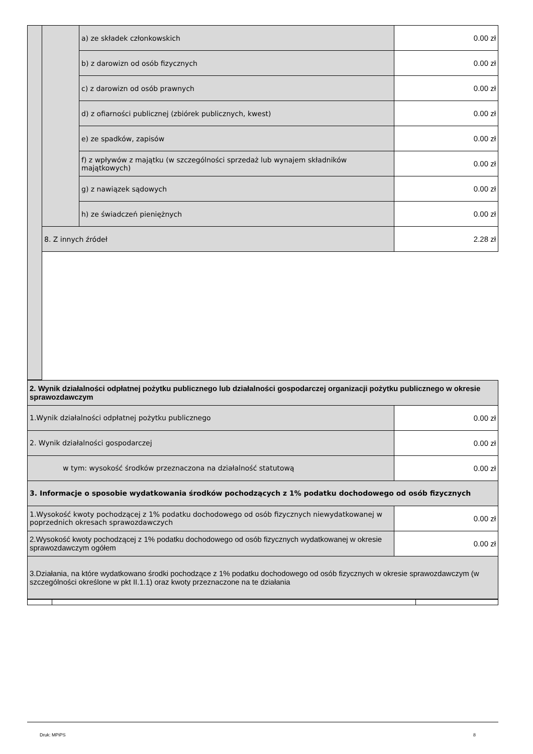| | | a) ze składek członkowskich | 0.00 zł |
| | | b) z darowizn od osób fizycznych | 0.00 zł |
| | | c) z darowizn od osób prawnych | 0.00 zł |
| | | d) z ofiarności publicznej (zbiórek publicznych, kwest) | 0.00 zł |
| | | e) ze spadków, zapisów | 0.00 zł |
| | | f) z wpływów z majątku (w szczególności sprzedaż lub wynajem składników majątkowych) | 0.00 zł |
| | | g) z nawiązek sądowych | 0.00 zł |
| | | h) ze świadczeń pieniężnych | 0.00 zł |
| | 8. Z innych źródeł | | 2.28 zł |
| 2. Wynik działalności odpłatnej pożytku publicznego lub działalności gospodarczej organizacji pożytku publicznego w okresie sprawozdawczym | |
| 1.Wynik działalności odpłatnej pożytku publicznego | 0.00 zł |
| 2. Wynik działalności gospodarczej | 0.00 zł |
| w tym: wysokość środków przeznaczona na działalność statutową | 0.00 zł |
| 3. Informacje o sposobie wydatkowania środków pochodzących z 1% podatku dochodowego od osób fizycznych | |
| 1.Wysokość kwoty pochodzącej z 1% podatku dochodowego od osób fizycznych niewydatkowanej w poprzednich okresach sprawozdawczych | 0.00 zł |
| 2.Wysokość kwoty pochodzącej z 1% podatku dochodowego od osób fizycznych wydatkowanej w okresie sprawozdawczym ogółem | 0.00 zł |
| 3.Działania, na które wydatkowano środki pochodzące z 1% podatku dochodowego od osób fizycznych w okresie sprawozdawczym (w szczególności określone w pkt II.1.1) oraz kwoty przeznaczone na te działania | |
Druk: MPiPS 8